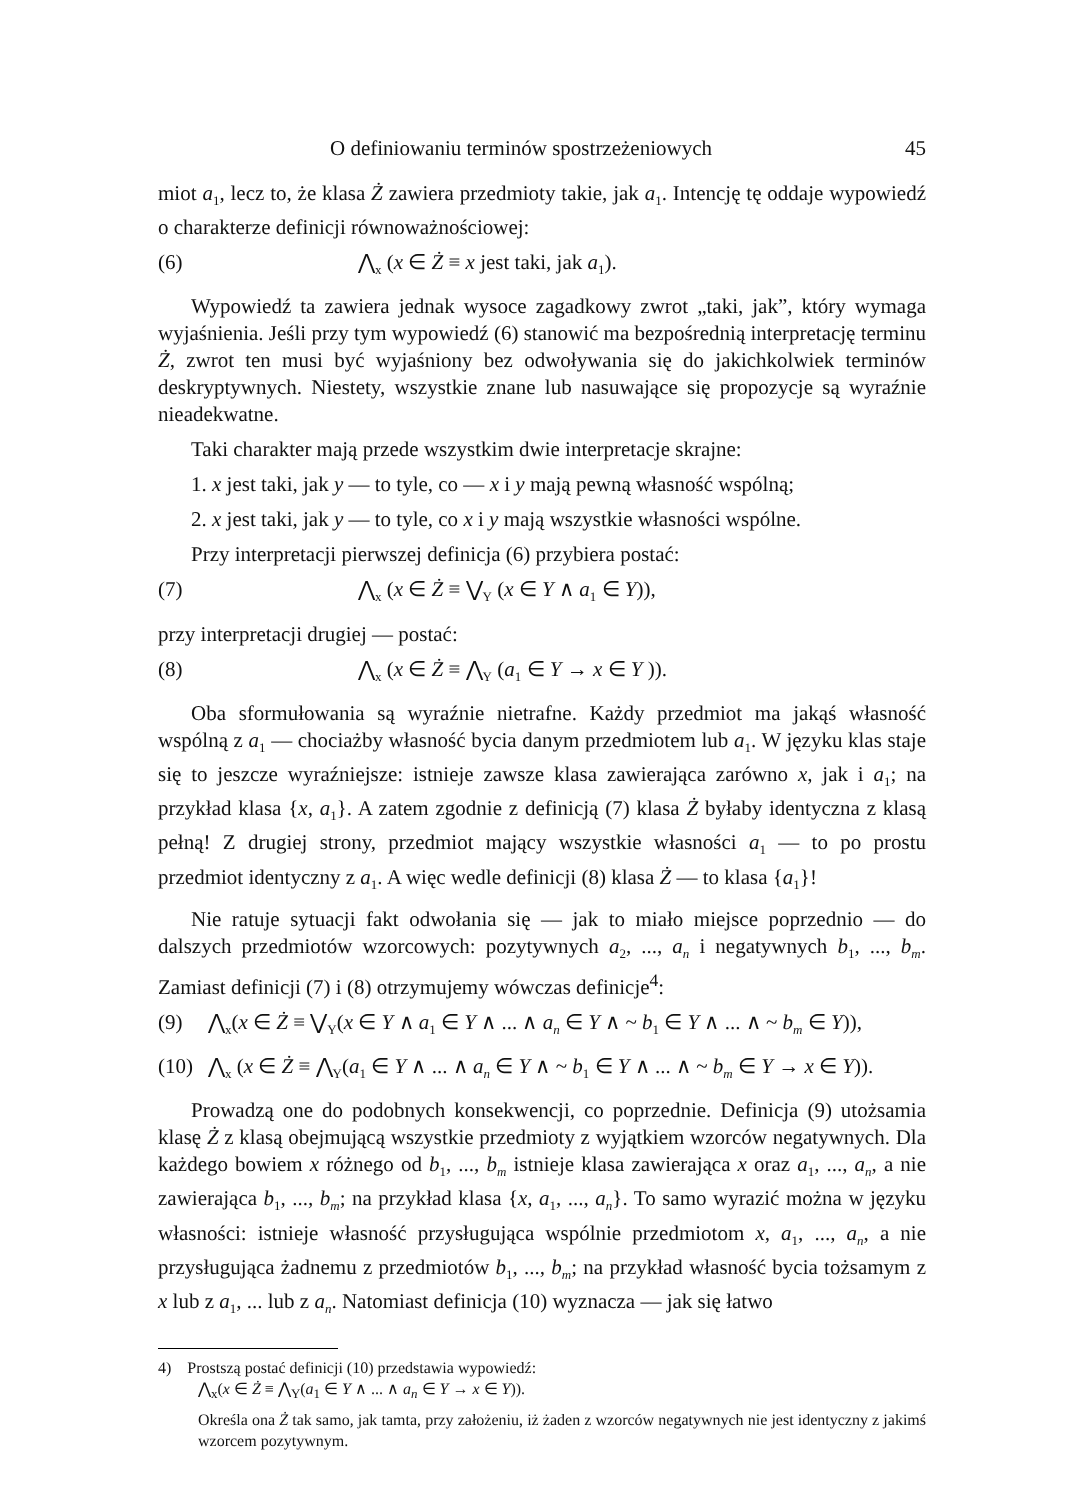O definiowaniu terminów spostrzeżeniowych 45
miot a<sub>1</sub>, lecz to, że klasa Ż zawiera przedmioty takie, jak a<sub>1</sub>. Intencję tę oddaje wypowiedź o charakterze definicji równoważnościowej:
(6) ⋀<sub>x</sub> (x ∈ Ż ≡ x jest taki, jak a<sub>1</sub>).
Wypowiedź ta zawiera jednak wysoce zagadkowy zwrot „taki, jak”, który wymaga wyjaśnienia. Jeśli przy tym wypowiedź (6) stanowić ma bezpośrednią interpretację terminu Ż, zwrot ten musi być wyjaśniony bez odwoływania się do jakichkolwiek terminów deskryptywnych. Niestety, wszystkie znane lub nasuwające się propozycje są wyraźnie nieadekwatne.
Taki charakter mają przede wszystkim dwie interpretacje skrajne:
1. x jest taki, jak y — to tyle, co — x i y mają pewną własność wspólną;
2. x jest taki, jak y — to tyle, co x i y mają wszystkie własności wspólne.
Przy interpretacji pierwszej definicja (6) przybiera postać:
(7) ⋀<sub>x</sub> (x ∈ Ż ≡ ⋁<sub>Y</sub> (x ∈ Y ∧ a<sub>1</sub> ∈ Y)),
przy interpretacji drugiej — postać:
(8) ⋀<sub>x</sub> (x ∈ Ż ≡ ⋀<sub>Y</sub> (a<sub>1</sub> ∈ Y → x ∈ Y )).
Oba sformułowania są wyraźnie nietrafne. Każdy przedmiot ma jakąś własność wspólną z a<sub>1</sub> — chociażby własność bycia danym przedmiotem lub a<sub>1</sub>. W języku klas staje się to jeszcze wyraźniejsze: istnieje zawsze klasa zawierająca zarówno x, jak i a<sub>1</sub>; na przykład klasa {x, a<sub>1</sub>}. A zatem zgodnie z definicją (7) klasa Ż byłaby identyczna z klasą pełną! Z drugiej strony, przedmiot mający wszystkie własności a<sub>1</sub> — to po prostu przedmiot identyczny z a<sub>1</sub>. A więc wedle definicji (8) klasa Ż — to klasa {a<sub>1</sub>}!
Nie ratuje sytuacji fakt odwołania się — jak to miało miejsce poprzednio — do dalszych przedmiotów wzorcowych: pozytywnych a<sub>2</sub>, ..., a<sub>n</sub> i negatywnych b<sub>1</sub>, ..., b<sub>m</sub>. Zamiast definicji (7) i (8) otrzymujemy wówczas definicje<sup>4</sup>:
(9) ⋀<sub>x</sub>(x ∈ Ż ≡ ⋁<sub>Y</sub>(x ∈ Y ∧ a<sub>1</sub> ∈ Y ∧ ... ∧ a<sub>n</sub> ∈ Y ∧ ~ b<sub>1</sub> ∈ Y ∧ ... ∧ ~ b<sub>m</sub> ∈ Y)),
(10) ⋀<sub>x</sub> (x ∈ Ż ≡ ⋀<sub>Y</sub>(a<sub>1</sub> ∈ Y ∧ ... ∧ a<sub>n</sub> ∈ Y ∧ ~ b<sub>1</sub> ∈ Y ∧ ... ∧ ~ b<sub>m</sub> ∈ Y → x ∈ Y)).
Prowadzą one do podobnych konsekwencji, co poprzednie. Definicja (9) utożsamia klasę Ż z klasą obejmującą wszystkie przedmioty z wyjątkiem wzorców negatywnych. Dla każdego bowiem x różnego od b<sub>1</sub>, ..., b<sub>m</sub> istnieje klasa zawierająca x oraz a<sub>1</sub>, ..., a<sub>n</sub>, a nie zawierająca b<sub>1</sub>, ..., b<sub>m</sub>; na przykład klasa {x, a<sub>1</sub>, ..., a<sub>n</sub>}. To samo wyrazić można w języku własności: istnieje własność przysługująca wspólnie przedmiotom x, a<sub>1</sub>, ..., a<sub>n</sub>, a nie przysługująca żadnemu z przedmiotów b<sub>1</sub>, ..., b<sub>m</sub>; na przykład własność bycia tożsamym z x lub z a<sub>1</sub>, ... lub z a<sub>n</sub>. Natomiast definicja (10) wyznacza — jak się łatwo
4) Prostszą postać definicji (10) przedstawia wypowiedź:
⋀<sub>x</sub>(x ∈ Ż ≡ ⋀<sub>Y</sub>(a<sub>1</sub> ∈ Y ∧ ... ∧ a<sub>n</sub> ∈ Y → x ∈ Y)).
Określa ona Ż tak samo, jak tamta, przy założeniu, iż żaden z wzorców negatywnych nie jest identyczny z jakimś wzorcem pozytywnym.